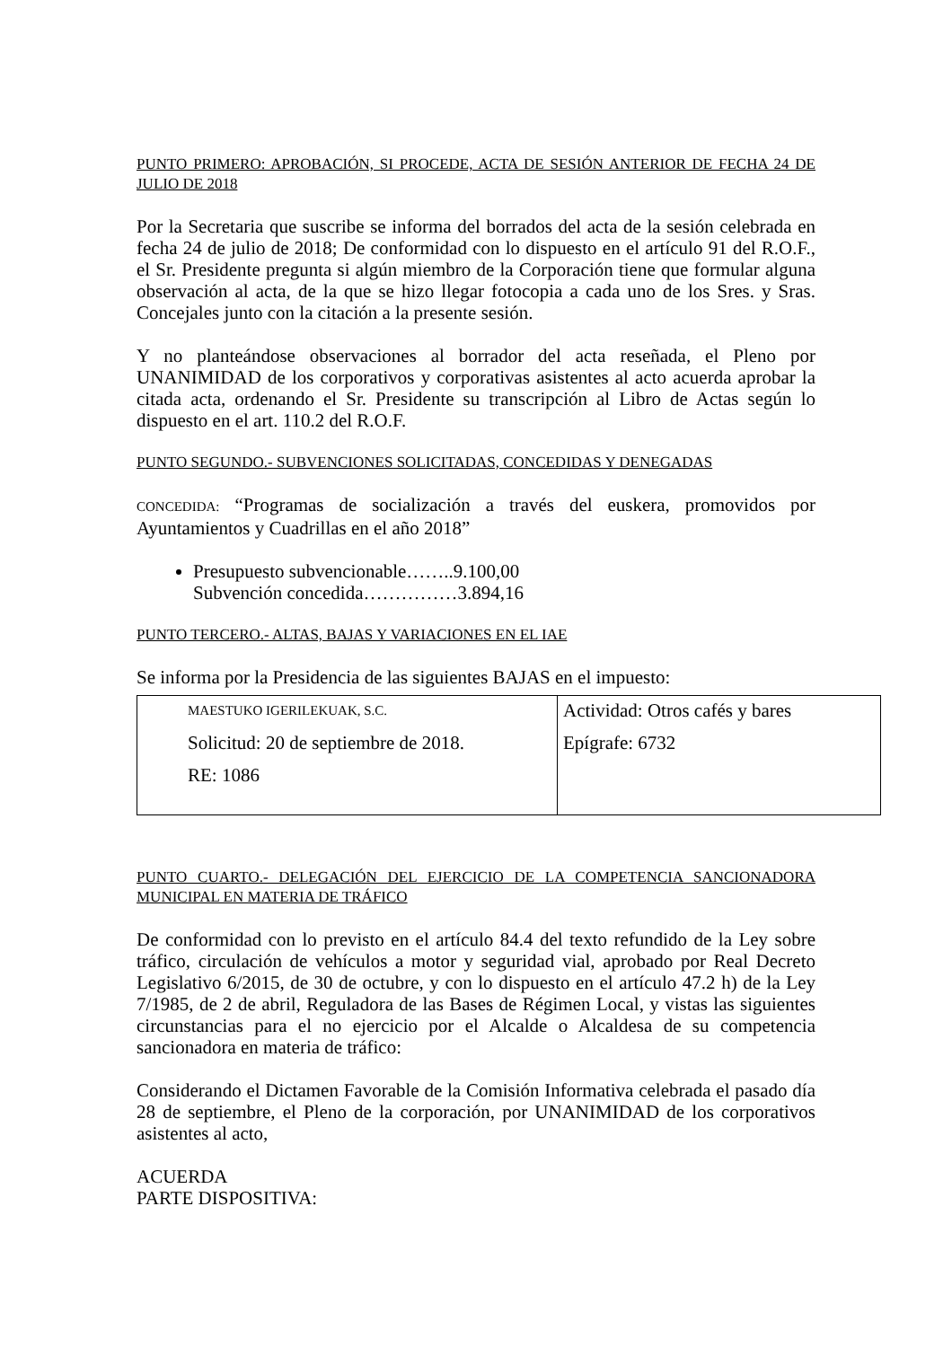PUNTO PRIMERO: APROBACIÓN, SI PROCEDE, ACTA DE SESIÓN ANTERIOR DE FECHA 24 DE JULIO DE 2018
Por la Secretaria que suscribe se informa del borrados del acta de la sesión celebrada en fecha 24 de julio de 2018; De conformidad con lo dispuesto en el artículo 91 del R.O.F., el Sr. Presidente pregunta si algún miembro de la Corporación tiene que formular alguna observación al acta, de la que se hizo llegar fotocopia a cada uno de los Sres. y Sras. Concejales junto con la citación a la presente sesión.
Y no planteándose observaciones al borrador del acta reseñada, el Pleno por UNANIMIDAD de los corporativos y corporativas asistentes al acto acuerda aprobar la citada acta, ordenando el Sr. Presidente su transcripción al Libro de Actas según lo dispuesto en el art. 110.2 del R.O.F.
PUNTO SEGUNDO.- SUBVENCIONES SOLICITADAS, CONCEDIDAS Y DENEGADAS
CONCEDIDA: “Programas de socialización a través del euskera, promovidos por Ayuntamientos y Cuadrillas en el año 2018”
Presupuesto subvencionable……..9.100,00
Subvención concedida……………3.894,16
PUNTO TERCERO.- ALTAS, BAJAS Y VARIACIONES EN EL IAE
Se informa por la Presidencia de las siguientes BAJAS en el impuesto:
| MAESTUKO IGERILEKUAK, S.C. Solicitud: 20 de septiembre de 2018. RE: 1086 | Actividad: Otros cafés y bares Epígrafe: 6732 |
PUNTO CUARTO.- DELEGACIÓN DEL EJERCICIO DE LA COMPETENCIA SANCIONADORA MUNICIPAL EN MATERIA DE TRÁFICO
De conformidad con lo previsto en el artículo 84.4 del texto refundido de la Ley sobre tráfico, circulación de vehículos a motor y seguridad vial, aprobado por Real Decreto Legislativo 6/2015, de 30 de octubre, y con lo dispuesto en el artículo 47.2 h) de la Ley 7/1985, de 2 de abril, Reguladora de las Bases de Régimen Local, y vistas las siguientes circunstancias para el no ejercicio por el Alcalde o Alcaldesa de su competencia sancionadora en materia de tráfico:
Considerando el Dictamen Favorable de la Comisión Informativa celebrada el pasado día 28 de septiembre, el Pleno de la corporación, por UNANIMIDAD de los corporativos asistentes al acto,
ACUERDA
PARTE DISPOSITIVA: